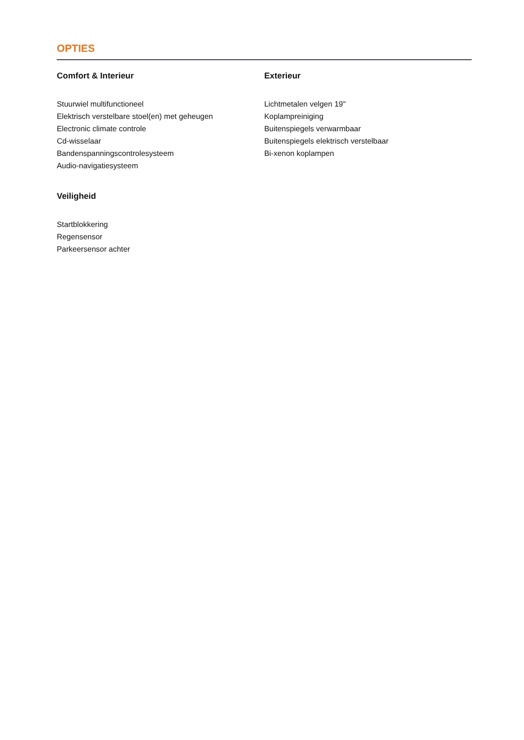OPTIES
Comfort & Interieur
Stuurwiel multifunctioneel
Elektrisch verstelbare stoel(en) met geheugen
Electronic climate controle
Cd-wisselaar
Bandenspanningscontrolesysteem
Audio-navigatiesysteem
Veiligheid
Startblokkering
Regensensor
Parkeersensor achter
Exterieur
Lichtmetalen velgen 19"
Koplampreiniging
Buitenspiegels verwarmbaar
Buitenspiegels elektrisch verstelbaar
Bi-xenon koplampen